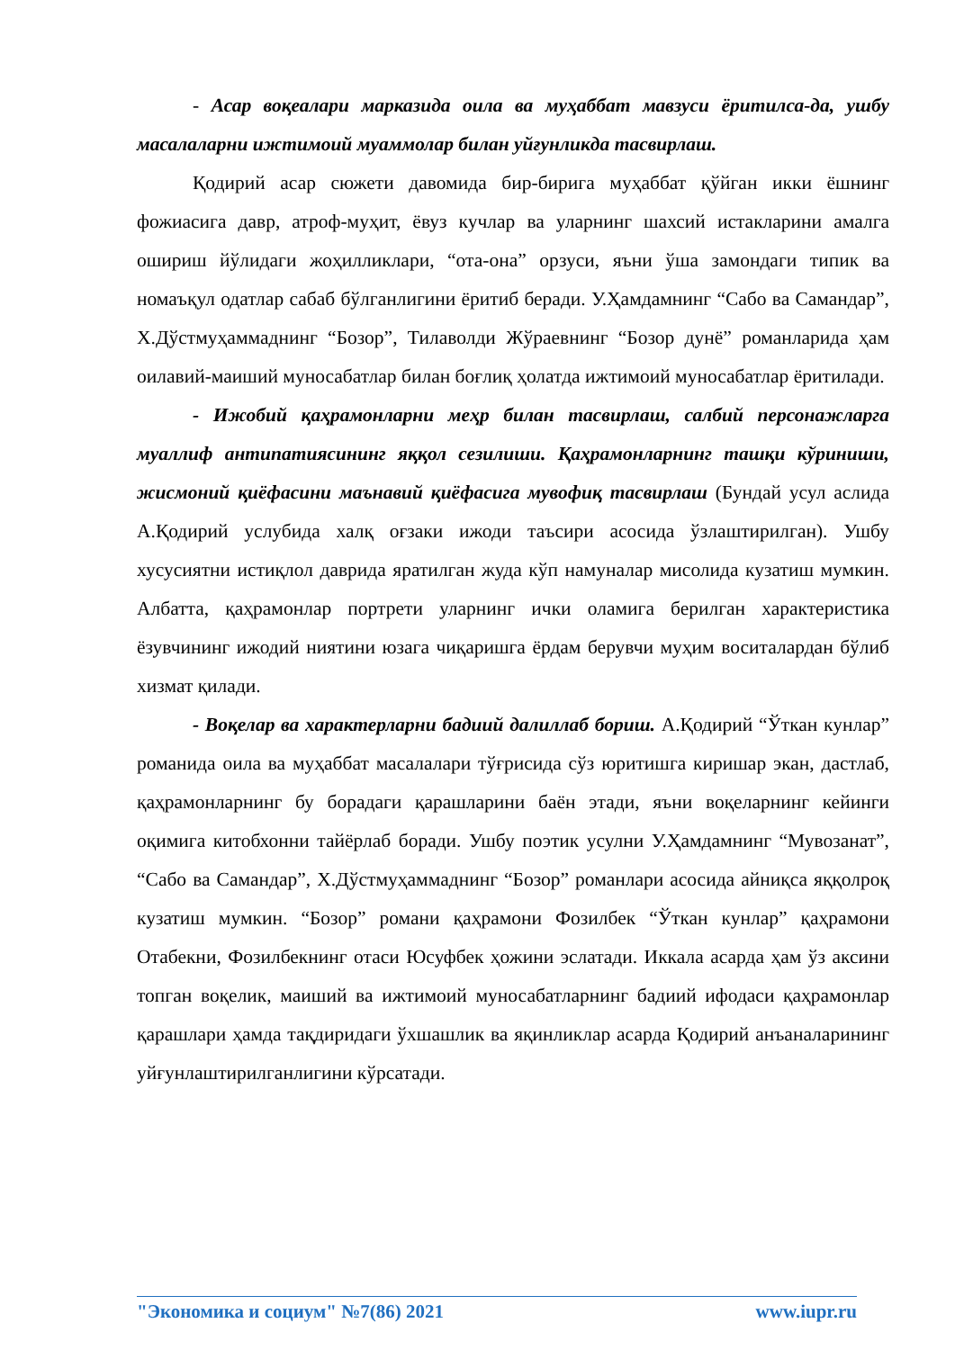- Асар воқеалари марказида оила ва муҳаббат мавзуси ёритилса-да, ушбу масалаларни ижтимоий муаммолар билан уйғунликда тасвирлаш.
Қодирий асар сюжети давомида бир-бирига муҳаббат қўйган икки ёшнинг фожиасига давр, атроф-муҳит, ёвуз кучлар ва уларнинг шахсий истакларини амалга ошириш йўлидаги жоҳилликлари, “ота-она” орзуси, яъни ўша замондаги типик ва номаъқул одатлар сабаб бўлганлигини ёритиб беради. У.Ҳамдамнинг “Сабо ва Самандар”, Х.Дўстмуҳаммаднинг “Бозор”, Тилаволди Жўраевнинг “Бозор дунё” романларида ҳам оилавий-маиший муносабатлар билан боғлиқ ҳолатда ижтимоий муносабатлар ёритилади.
- Ижобий қаҳрамонларни меҳр билан тасвирлаш, салбий персонажларга муаллиф антипатиясининг яққол сезилиши. Қаҳрамонларнинг ташқи кўриниши, жисмоний қиёфасини маънавий қиёфасига мувофиқ тасвирлаш (Бундай усул аслида А.Қодирий услубида халқ оғзаки ижоди таъсири асосида ўзлаштирилган). Ушбу хусусиятни истиқлол даврида яратилган жуда кўп намуналар мисолида кузатиш мумкин. Албатта, қаҳрамонлар портрети уларнинг ички оламига берилган характеристика ёзувчининг ижодий ниятини юзага чиқаришга ёрдам берувчи муҳим воситалардан бўлиб хизмат қилади.
- Воқелар ва характерларни бадиий далиллаб бориш. А.Қодирий “Ўткан кунлар” романида оила ва муҳаббат масалалари тўғрисида сўз юритишга киришар экан, дастлаб, қаҳрамонларнинг бу борадаги қарашларини баён этади, яъни воқеларнинг кейинги оқимига китобхонни тайёрлаб боради. Ушбу поэтик усулни У.Ҳамдамнинг “Мувозанат”, “Сабо ва Самандар”, Х.Дўстмуҳаммаднинг “Бозор” романлари асосида айниқса яққолроқ кузатиш мумкин. “Бозор” романи қаҳрамони Фозилбек “Ўткан кунлар” қаҳрамони Отабекни, Фозилбекнинг отаси Юсуфбек ҳожини эслатади. Иккала асарда ҳам ўз аксини топган воқелик, маиший ва ижтимоий муносабатларнинг бадиий ифодаси қаҳрамонлар қарашлари ҳамда тақдиридаги ўхшашлик ва яқинликлар асарда Қодирий анъаналарининг уйғунлаштирилганлигини кўрсатади.
"Экономика и социум" №7(86) 2021 www.iupr.ru